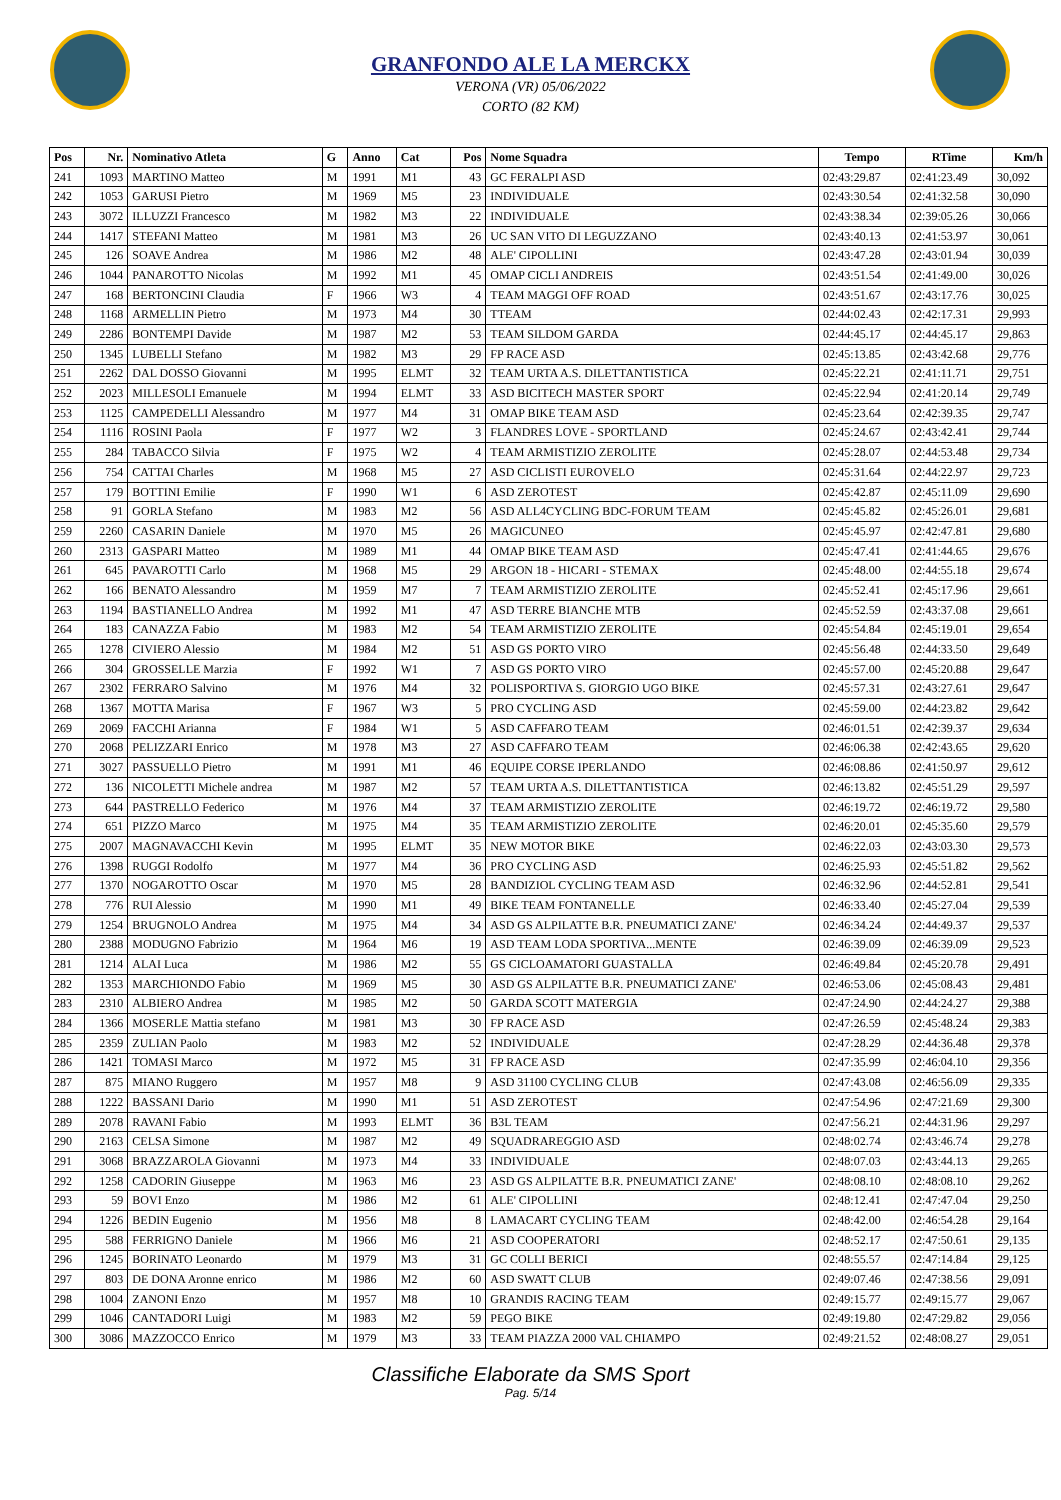GRANFONDO ALE LA MERCKX
VERONA (VR) 05/06/2022
CORTO (82 KM)
| Pos | Nr. | Nominativo Atleta | G | Anno | Cat | Pos | Nome Squadra | Tempo | RTime | Km/h |
| --- | --- | --- | --- | --- | --- | --- | --- | --- | --- | --- |
| 241 | 1093 | MARTINO Matteo | M | 1991 | M1 | 43 | GC FERALPI ASD | 02:43:29.87 | 02:41:23.49 | 30,092 |
| 242 | 1053 | GARUSI Pietro | M | 1969 | M5 | 23 | INDIVIDUALE | 02:43:30.54 | 02:41:32.58 | 30,090 |
| 243 | 3072 | ILLUZZI Francesco | M | 1982 | M3 | 22 | INDIVIDUALE | 02:43:38.34 | 02:39:05.26 | 30,066 |
| 244 | 1417 | STEFANI Matteo | M | 1981 | M3 | 26 | UC SAN VITO DI LEGUZZANO | 02:43:40.13 | 02:41:53.97 | 30,061 |
| 245 | 126 | SOAVE Andrea | M | 1986 | M2 | 48 | ALE' CIPOLLINI | 02:43:47.28 | 02:43:01.94 | 30,039 |
| 246 | 1044 | PANAROTTO Nicolas | M | 1992 | M1 | 45 | OMAP CICLI ANDREIS | 02:43:51.54 | 02:41:49.00 | 30,026 |
| 247 | 168 | BERTONCINI Claudia | F | 1966 | W3 | 4 | TEAM MAGGI OFF ROAD | 02:43:51.67 | 02:43:17.76 | 30,025 |
| 248 | 1168 | ARMELLIN Pietro | M | 1973 | M4 | 30 | TTEAM | 02:44:02.43 | 02:42:17.31 | 29,993 |
| 249 | 2286 | BONTEMPI Davide | M | 1987 | M2 | 53 | TEAM SILDOM GARDA | 02:44:45.17 | 02:44:45.17 | 29,863 |
| 250 | 1345 | LUBELLI Stefano | M | 1982 | M3 | 29 | FP RACE ASD | 02:45:13.85 | 02:43:42.68 | 29,776 |
| 251 | 2262 | DAL DOSSO Giovanni | M | 1995 | ELMT | 32 | TEAM URTA A.S. DILETTANTISTICA | 02:45:22.21 | 02:41:11.71 | 29,751 |
| 252 | 2023 | MILLESOLI Emanuele | M | 1994 | ELMT | 33 | ASD BICITECH MASTER SPORT | 02:45:22.94 | 02:41:20.14 | 29,749 |
| 253 | 1125 | CAMPEDELLI Alessandro | M | 1977 | M4 | 31 | OMAP BIKE TEAM ASD | 02:45:23.64 | 02:42:39.35 | 29,747 |
| 254 | 1116 | ROSINI Paola | F | 1977 | W2 | 3 | FLANDRES LOVE - SPORTLAND | 02:45:24.67 | 02:43:42.41 | 29,744 |
| 255 | 284 | TABACCO Silvia | F | 1975 | W2 | 4 | TEAM ARMISTIZIO ZEROLITE | 02:45:28.07 | 02:44:53.48 | 29,734 |
| 256 | 754 | CATTAI Charles | M | 1968 | M5 | 27 | ASD CICLISTI EUROVELO | 02:45:31.64 | 02:44:22.97 | 29,723 |
| 257 | 179 | BOTTINI Emilie | F | 1990 | W1 | 6 | ASD ZEROTEST | 02:45:42.87 | 02:45:11.09 | 29,690 |
| 258 | 91 | GORLA Stefano | M | 1983 | M2 | 56 | ASD ALL4CYCLING BDC-FORUM TEAM | 02:45:45.82 | 02:45:26.01 | 29,681 |
| 259 | 2260 | CASARIN Daniele | M | 1970 | M5 | 26 | MAGICUNEO | 02:45:45.97 | 02:42:47.81 | 29,680 |
| 260 | 2313 | GASPARI Matteo | M | 1989 | M1 | 44 | OMAP BIKE TEAM ASD | 02:45:47.41 | 02:41:44.65 | 29,676 |
| 261 | 645 | PAVAROTTI Carlo | M | 1968 | M5 | 29 | ARGON 18 - HICARI - STEMAX | 02:45:48.00 | 02:44:55.18 | 29,674 |
| 262 | 166 | BENATO Alessandro | M | 1959 | M7 | 7 | TEAM ARMISTIZIO ZEROLITE | 02:45:52.41 | 02:45:17.96 | 29,661 |
| 263 | 1194 | BASTIANELLO Andrea | M | 1992 | M1 | 47 | ASD TERRE BIANCHE MTB | 02:45:52.59 | 02:43:37.08 | 29,661 |
| 264 | 183 | CANAZZA Fabio | M | 1983 | M2 | 54 | TEAM ARMISTIZIO ZEROLITE | 02:45:54.84 | 02:45:19.01 | 29,654 |
| 265 | 1278 | CIVIERO Alessio | M | 1984 | M2 | 51 | ASD GS PORTO VIRO | 02:45:56.48 | 02:44:33.50 | 29,649 |
| 266 | 304 | GROSSELLE Marzia | F | 1992 | W1 | 7 | ASD GS PORTO VIRO | 02:45:57.00 | 02:45:20.88 | 29,647 |
| 267 | 2302 | FERRARO Salvino | M | 1976 | M4 | 32 | POLISPORTIVA S. GIORGIO UGO BIKE | 02:45:57.31 | 02:43:27.61 | 29,647 |
| 268 | 1367 | MOTTA Marisa | F | 1967 | W3 | 5 | PRO CYCLING ASD | 02:45:59.00 | 02:44:23.82 | 29,642 |
| 269 | 2069 | FACCHI Arianna | F | 1984 | W1 | 5 | ASD CAFFARO TEAM | 02:46:01.51 | 02:42:39.37 | 29,634 |
| 270 | 2068 | PELIZZARI Enrico | M | 1978 | M3 | 27 | ASD CAFFARO TEAM | 02:46:06.38 | 02:42:43.65 | 29,620 |
| 271 | 3027 | PASSUELLO Pietro | M | 1991 | M1 | 46 | EQUIPE CORSE IPERLANDO | 02:46:08.86 | 02:41:50.97 | 29,612 |
| 272 | 136 | NICOLETTI Michele andrea | M | 1987 | M2 | 57 | TEAM URTA A.S. DILETTANTISTICA | 02:46:13.82 | 02:45:51.29 | 29,597 |
| 273 | 644 | PASTRELLO Federico | M | 1976 | M4 | 37 | TEAM ARMISTIZIO ZEROLITE | 02:46:19.72 | 02:46:19.72 | 29,580 |
| 274 | 651 | PIZZO Marco | M | 1975 | M4 | 35 | TEAM ARMISTIZIO ZEROLITE | 02:46:20.01 | 02:45:35.60 | 29,579 |
| 275 | 2007 | MAGNAVACCHI Kevin | M | 1995 | ELMT | 35 | NEW MOTOR BIKE | 02:46:22.03 | 02:43:03.30 | 29,573 |
| 276 | 1398 | RUGGI Rodolfo | M | 1977 | M4 | 36 | PRO CYCLING ASD | 02:46:25.93 | 02:45:51.82 | 29,562 |
| 277 | 1370 | NOGAROTTO Oscar | M | 1970 | M5 | 28 | BANDIZIOL CYCLING TEAM ASD | 02:46:32.96 | 02:44:52.81 | 29,541 |
| 278 | 776 | RUI Alessio | M | 1990 | M1 | 49 | BIKE TEAM FONTANELLE | 02:46:33.40 | 02:45:27.04 | 29,539 |
| 279 | 1254 | BRUGNOLO Andrea | M | 1975 | M4 | 34 | ASD GS ALPILATTE B.R. PNEUMATICI ZANE' | 02:46:34.24 | 02:44:49.37 | 29,537 |
| 280 | 2388 | MODUGNO Fabrizio | M | 1964 | M6 | 19 | ASD TEAM LODA SPORTIVA...MENTE | 02:46:39.09 | 02:46:39.09 | 29,523 |
| 281 | 1214 | ALAI Luca | M | 1986 | M2 | 55 | GS CICLOAMATORI GUASTALLA | 02:46:49.84 | 02:45:20.78 | 29,491 |
| 282 | 1353 | MARCHIONDO Fabio | M | 1969 | M5 | 30 | ASD GS ALPILATTE B.R. PNEUMATICI ZANE' | 02:46:53.06 | 02:45:08.43 | 29,481 |
| 283 | 2310 | ALBIERO Andrea | M | 1985 | M2 | 50 | GARDA SCOTT MATERGIA | 02:47:24.90 | 02:44:24.27 | 29,388 |
| 284 | 1366 | MOSERLE Mattia stefano | M | 1981 | M3 | 30 | FP RACE ASD | 02:47:26.59 | 02:45:48.24 | 29,383 |
| 285 | 2359 | ZULIAN Paolo | M | 1983 | M2 | 52 | INDIVIDUALE | 02:47:28.29 | 02:44:36.48 | 29,378 |
| 286 | 1421 | TOMASI Marco | M | 1972 | M5 | 31 | FP RACE ASD | 02:47:35.99 | 02:46:04.10 | 29,356 |
| 287 | 875 | MIANO Ruggero | M | 1957 | M8 | 9 | ASD 31100 CYCLING CLUB | 02:47:43.08 | 02:46:56.09 | 29,335 |
| 288 | 1222 | BASSANI Dario | M | 1990 | M1 | 51 | ASD ZEROTEST | 02:47:54.96 | 02:47:21.69 | 29,300 |
| 289 | 2078 | RAVANI Fabio | M | 1993 | ELMT | 36 | B3L TEAM | 02:47:56.21 | 02:44:31.96 | 29,297 |
| 290 | 2163 | CELSA Simone | M | 1987 | M2 | 49 | SQUADRAREGGIO ASD | 02:48:02.74 | 02:43:46.74 | 29,278 |
| 291 | 3068 | BRAZZAROLA Giovanni | M | 1973 | M4 | 33 | INDIVIDUALE | 02:48:07.03 | 02:43:44.13 | 29,265 |
| 292 | 1258 | CADORIN Giuseppe | M | 1963 | M6 | 23 | ASD GS ALPILATTE B.R. PNEUMATICI ZANE' | 02:48:08.10 | 02:48:08.10 | 29,262 |
| 293 | 59 | BOVI Enzo | M | 1986 | M2 | 61 | ALE' CIPOLLINI | 02:48:12.41 | 02:47:47.04 | 29,250 |
| 294 | 1226 | BEDIN Eugenio | M | 1956 | M8 | 8 | LAMACART CYCLING TEAM | 02:48:42.00 | 02:46:54.28 | 29,164 |
| 295 | 588 | FERRIGNO Daniele | M | 1966 | M6 | 21 | ASD COOPERATORI | 02:48:52.17 | 02:47:50.61 | 29,135 |
| 296 | 1245 | BORINATO Leonardo | M | 1979 | M3 | 31 | GC COLLI BERICI | 02:48:55.57 | 02:47:14.84 | 29,125 |
| 297 | 803 | DE DONA Aronne enrico | M | 1986 | M2 | 60 | ASD SWATT CLUB | 02:49:07.46 | 02:47:38.56 | 29,091 |
| 298 | 1004 | ZANONI Enzo | M | 1957 | M8 | 10 | GRANDIS RACING TEAM | 02:49:15.77 | 02:49:15.77 | 29,067 |
| 299 | 1046 | CANTADORI Luigi | M | 1983 | M2 | 59 | PEGO BIKE | 02:49:19.80 | 02:47:29.82 | 29,056 |
| 300 | 3086 | MAZZOCCO Enrico | M | 1979 | M3 | 33 | TEAM PIAZZA 2000 VAL CHIAMPO | 02:49:21.52 | 02:48:08.27 | 29,051 |
Classifiche Elaborate da SMS Sport
Pag. 5/14